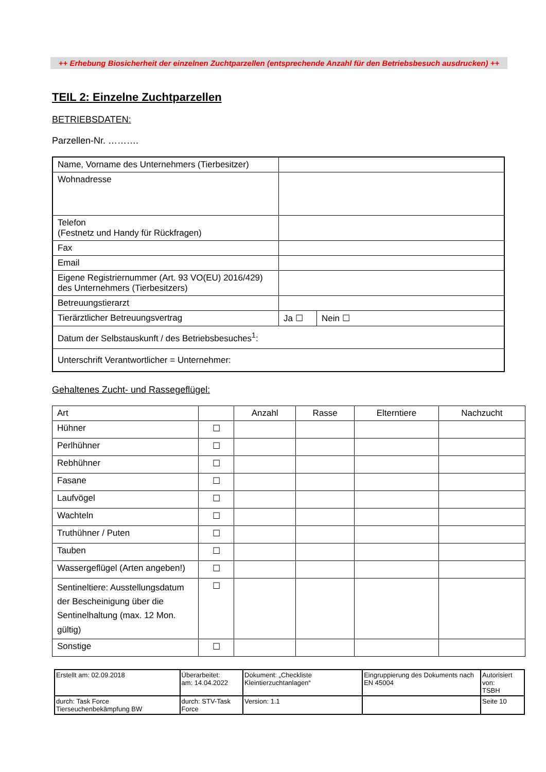++ Erhebung Biosicherheit der einzelnen Zuchtparzellen (entsprechende Anzahl für den Betriebsbesuch ausdrucken) ++
TEIL 2: Einzelne Zuchtparzellen
BETRIEBSDATEN:
Parzellen-Nr. ……….
| Name, Vorname des Unternehmers (Tierbesitzer) | | |
| Wohnadresse | | |
| Telefon (Festnetz und Handy für Rückfragen) | | |
| Fax | | |
| Email | | |
| Eigene Registriernummer (Art. 93 VO(EU) 2016/429) des Unternehmers (Tierbesitzers) | | |
| Betreuungstierarzt | | |
| Tierärztlicher Betreuungsvertrag | Ja ☐ | Nein ☐ |
| Datum der Selbstauskunft / des Betriebsbesuches<sup>1</sup>: | | |
| Unterschrift Verantwortlicher = Unternehmer: | | |
Gehaltenes Zucht- und Rassegeflügel:
| Art | | Anzahl | Rasse | Elterntiere | Nachzucht |
| --- | --- | --- | --- | --- | --- |
| Hühner | ☐ | | | | |
| Perlhühner | ☐ | | | | |
| Rebhühner | ☐ | | | | |
| Fasane | ☐ | | | | |
| Laufvögel | ☐ | | | | |
| Wachteln | ☐ | | | | |
| Truthühner / Puten | ☐ | | | | |
| Tauben | ☐ | | | | |
| Wassergeflügel (Arten angeben!) | ☐ | | | | |
| Sentineltiere: Ausstellungsdatum der Bescheinigung über die Sentinelhaltung (max. 12 Mon. gültig) | ☐ | | | | |
| Sonstige | ☐ | | | | |
| Erstellt am: 02.09.2018 | Überarbeitet: am: 14.04.2022 | Dokument: „Checkliste Kleintierzuchtanlagen“ | Eingruppierung des Dokuments nach EN 45004 | Autorisiert von: TSBH |
| durch: Task Force Tierseuchenbekämpfung BW | durch: STV-Task Force | Version: 1.1 | | Seite 10 |